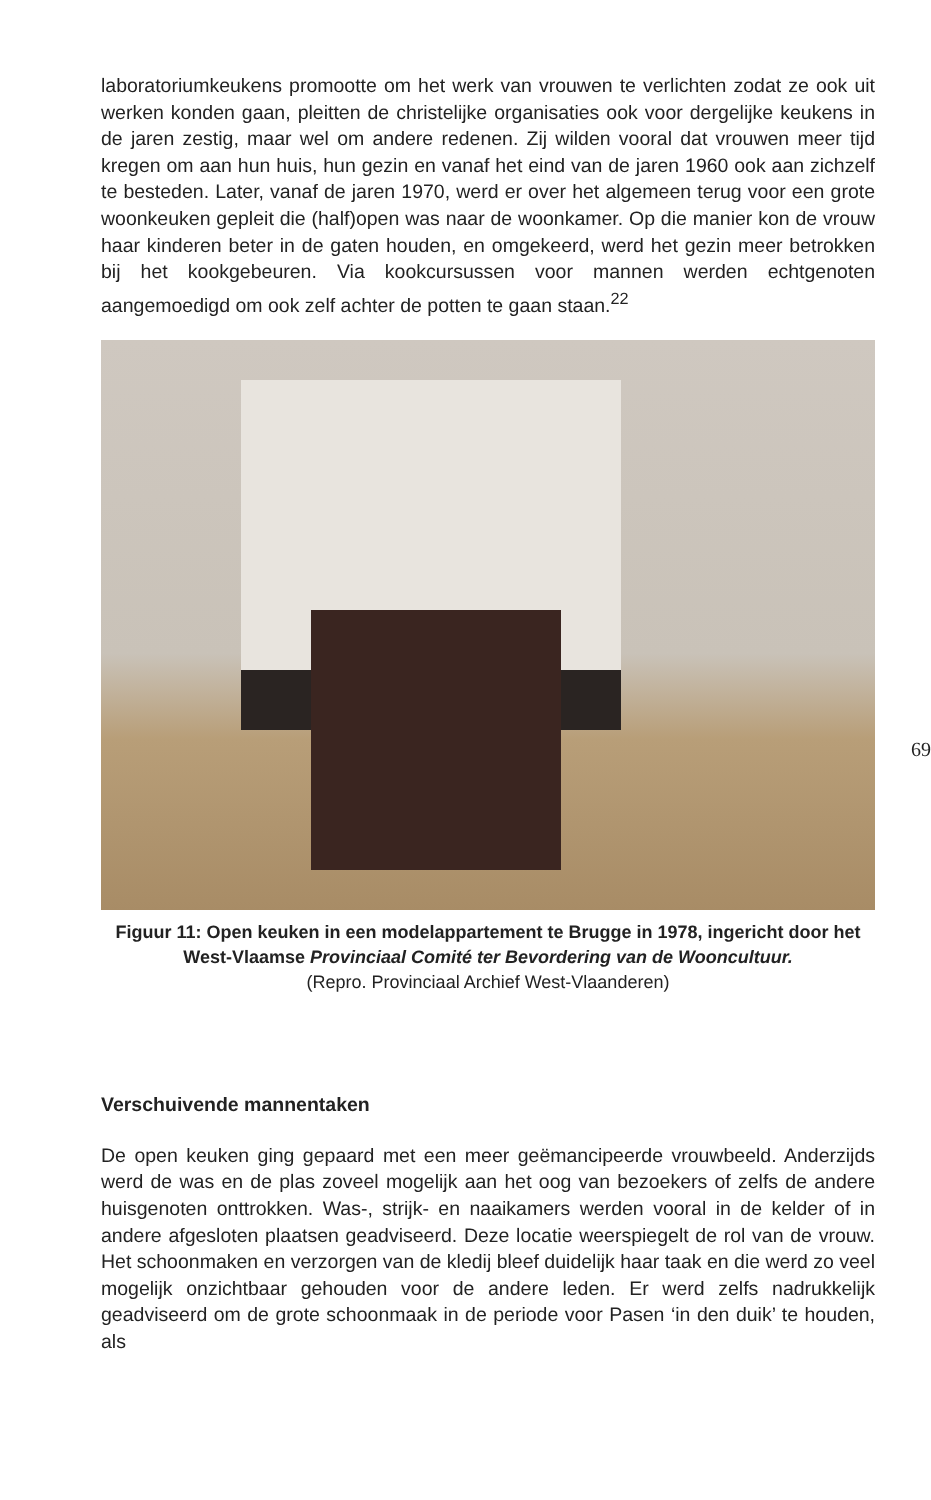laboratoriumkeukens promootte om het werk van vrouwen te verlichten zodat ze ook uit werken konden gaan, pleitten de christelijke organisaties ook voor dergelijke keukens in de jaren zestig, maar wel om andere redenen. Zij wilden vooral dat vrouwen meer tijd kregen om aan hun huis, hun gezin en vanaf het eind van de jaren 1960 ook aan zichzelf te besteden. Later, vanaf de jaren 1970, werd er over het algemeen terug voor een grote woonkeuken gepleit die (half)open was naar de woonkamer. Op die manier kon de vrouw haar kinderen beter in de gaten houden, en omgekeerd, werd het gezin meer betrokken bij het kookgebeuren. Via kookcursussen voor mannen werden echtgenoten aangemoedigd om ook zelf achter de potten te gaan staan.<sup>22</sup>
Figuur 11: Open keuken in een modelappartement te Brugge in 1978, ingericht door het West-Vlaamse Provinciaal Comité ter Bevordering van de Wooncultuur.
(Repro. Provinciaal Archief West-Vlaanderen)
Verschuivende mannentaken
De open keuken ging gepaard met een meer geëmancipeerde vrouwbeeld. Anderzijds werd de was en de plas zoveel mogelijk aan het oog van bezoekers of zelfs de andere huisgenoten onttrokken. Was-, strijk- en naaikamers werden vooral in de kelder of in andere afgesloten plaatsen geadviseerd. Deze locatie weerspiegelt de rol van de vrouw. Het schoonmaken en verzorgen van de kledij bleef duidelijk haar taak en die werd zo veel mogelijk onzichtbaar gehouden voor de andere leden. Er werd zelfs nadrukkelijk geadviseerd om de grote schoonmaak in de periode voor Pasen ‘in den duik’ te houden, als
69